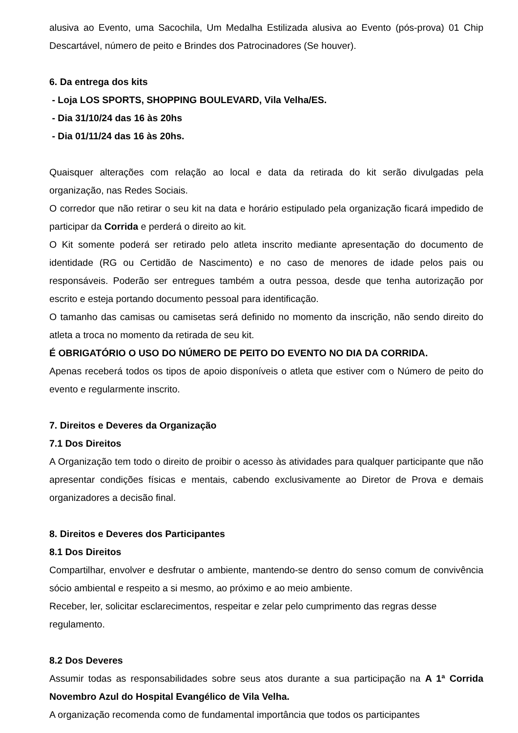alusiva ao Evento, uma Sacochila, Um Medalha Estilizada alusiva ao Evento (pós-prova) 01 Chip Descartável, número de peito e Brindes dos Patrocinadores (Se houver).
6. Da entrega dos kits
- Loja LOS SPORTS, SHOPPING BOULEVARD, Vila Velha/ES.
- Dia 31/10/24 das 16 às 20hs
- Dia 01/11/24 das 16 às 20hs.
Quaisquer alterações com relação ao local e data da retirada do kit serão divulgadas pela organização, nas Redes Sociais.
O corredor que não retirar o seu kit na data e horário estipulado pela organização ficará impedido de participar da Corrida e perderá o direito ao kit.
O Kit somente poderá ser retirado pelo atleta inscrito mediante apresentação do documento de identidade (RG ou Certidão de Nascimento) e no caso de menores de idade pelos pais ou responsáveis. Poderão ser entregues também a outra pessoa, desde que tenha autorização por escrito e esteja portando documento pessoal para identificação.
O tamanho das camisas ou camisetas será definido no momento da inscrição, não sendo direito do atleta a troca no momento da retirada de seu kit.
É OBRIGATÓRIO O USO DO NÚMERO DE PEITO DO EVENTO NO DIA DA CORRIDA.
Apenas receberá todos os tipos de apoio disponíveis o atleta que estiver com o Número de peito do evento e regularmente inscrito.
7. Direitos e Deveres da Organização
7.1 Dos Direitos
A Organização tem todo o direito de proibir o acesso às atividades para qualquer participante que não apresentar condições físicas e mentais, cabendo exclusivamente ao Diretor de Prova e demais organizadores a decisão final.
8. Direitos e Deveres dos Participantes
8.1 Dos Direitos
Compartilhar, envolver e desfrutar o ambiente, mantendo-se dentro do senso comum de convivência sócio ambiental e respeito a si mesmo, ao próximo e ao meio ambiente.
Receber, ler, solicitar esclarecimentos, respeitar e zelar pelo cumprimento das regras desse regulamento.
8.2 Dos Deveres
Assumir todas as responsabilidades sobre seus atos durante a sua participação na A 1ª Corrida Novembro Azul do Hospital Evangélico de Vila Velha.
A organização recomenda como de fundamental importância que todos os participantes